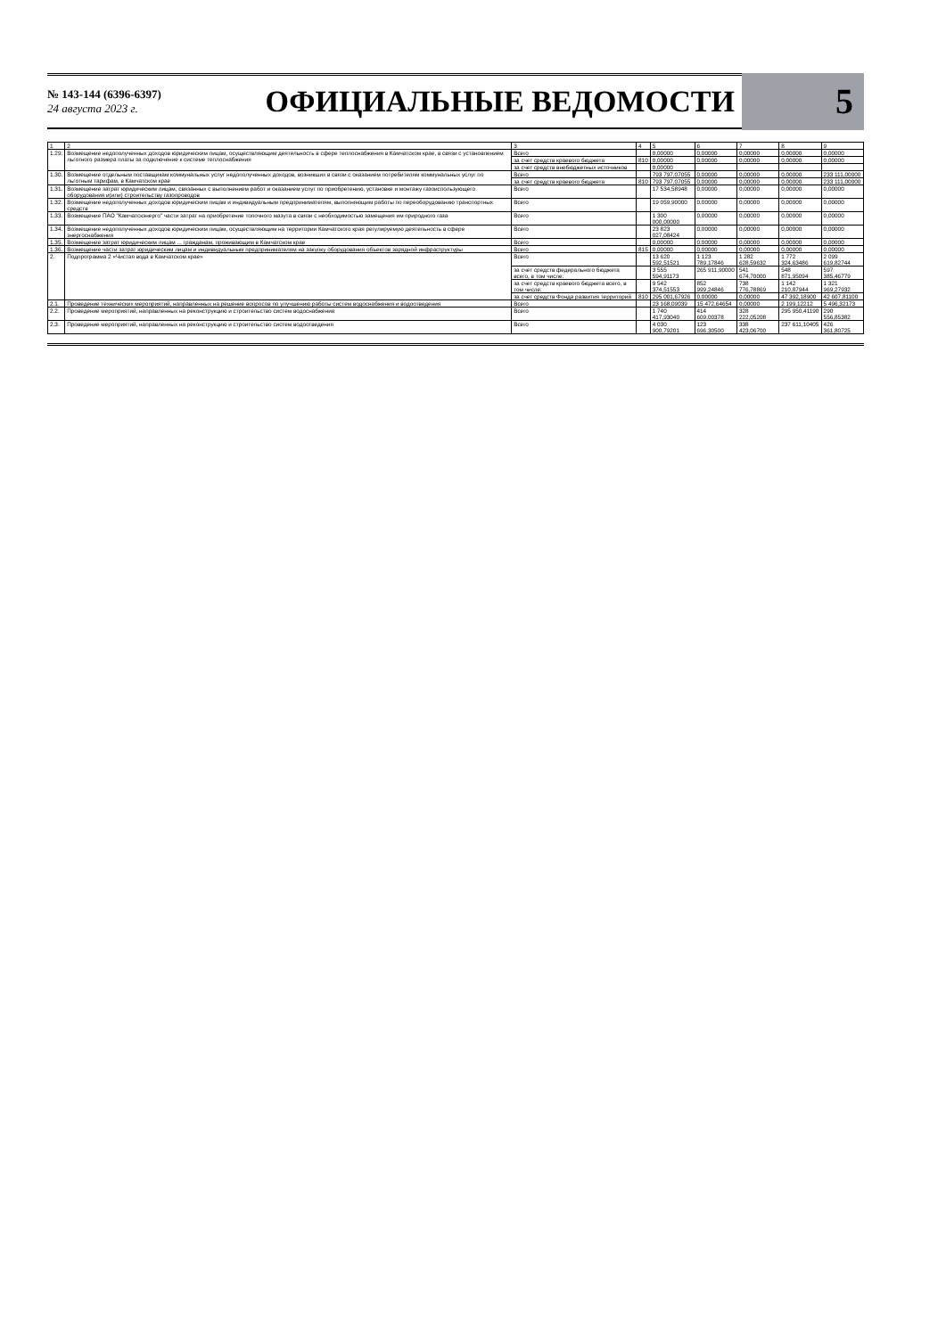№ 143-144 (6396-6397)
24 августа 2023 г.
ОФИЦИАЛЬНЫЕ ВЕДОМОСТИ
5
| 1 | 2 | 3 | 4 | 5 | 6 | 7 | 8 | 9 |
| 1.29. | Возмещение недополученных доходов юридическим лицам, осуществляющим деятельность в сфере теплоснабжения в Камчатском крае, в связи с установлением льготного размера платы за подключение к системе теплоснабжения | Всего | | 0,00000 | 0,00000 | 0,00000 | 0,00000 | 0,00000 |
| | | за счет средств краевого бюджета | 810 | 0,00000 | 0,00000 | 0,00000 | 0,00000 | 0,00000 |
| | | за счет средств внебюджетных источников | | 0,00000 | | | | |
| 1.30. | Возмещение отдельным поставщикам коммунальных услуг недополученных доходов, возникших в связи с оказанием потребителям коммунальных услуг по льготным тарифам, в Камчатском крае | Всего | | 793 797,07055 | 0,00000 | 0,00000 | 0,00000 | 233 111,00000 |
| | | за счет средств краевого бюджета | 810 | 793 797,07055 | 0,00000 | 0,00000 | 0,00000 | 233 111,00000 |
| 1.31. | Возмещение затрат юридическим лицам, связанных с выполнением работ и оказанием услуг по приобретению, установке и монтажу газоиспользующего оборудования и(или) строительству газопроводов | Всего | | 17 534,58948 | 0,00000 | 0,00000 | 0,00000 | 0,00000 |
| 1.32. | Возмещение недополученных доходов юридическим лицам и индивидуальным предпринимателям, выполняющим работы по переоборудованию транспортных средств | Всего | | 19 059,90000 | 0,00000 | 0,00000 | 0,00000 | 0,00000 |
| 1.33. | Возмещение ПАО "Камчатскэнерго" части затрат на приобретение топочного мазута в связи с необходимостью замещения им природного газа | Всего | | 1 300 000,00000 | 0,00000 | 0,00000 | 0,00000 | 0,00000 |
| 1.34. | Возмещение недополученных доходов юридическим лицам, осуществляющим на территории Камчатского края регулируемую деятельность в сфере энергоснабжения | Всего | | 23 823 027,08424 | 0,00000 | 0,00000 | 0,00000 | 0,00000 |
| 1.35. | Возмещение затрат юридическим лицам ... гражданам, проживающим в Камчатском крае | Всего | | 0,00000 | 0,00000 | 0,00000 | 0,00000 | 0,00000 |
| 1.36. | Возмещение части затрат юридическим лицам и индивидуальным предпринимателям на закупку оборудования объектов зарядной инфраструктуры | Всего | 815 | 0,00000 | 0,00000 | 0,00000 | 0,00000 | 0,00000 |
| 2. | Подпрограмма 2 «Чистая вода в Камчатском крае» | Всего | | 13 620 592,51521 | 1 123 789,17846 | 1 282 628,59632 | 1 772 324,63486 | 2 099 619,82744 |
| | | за счет средств федерального бюджета всего, в том числе: | | 3 555 594,91173 | 265 911,90000 | 541 674,70000 | 548 871,95094 | 597 385,46779 |
| | | за счет средств краевого бюджета всего, в том числе: | | 9 542 374,51553 | 852 999,24846 | 738 776,78869 | 1 142 210,87944 | 1 321 969,27932 |
| | | за счет средств Фонда развития территорий | 810 | 295 001,67926 | 0,00000 | 0,00000 | 47 392,18900 | 42 607,81100 |
| 2.1. | Проведение технических мероприятий, направленных на решение вопросов по улучшению работы систем водоснабжения и водоотведения | Всего | | 23 168,09039 | 15 472,64654 | 0,00000 | 2 199,12212 | 5 496,32173 |
| 2.2. | Проведение мероприятий, направленных на реконструкцию и строительство систем водоснабжения | Всего | | 1 740 417,93040 | 414 609,00378 | 328 222,05208 | 295 950,41190 | 290 556,85382 |
| 2.3. | Проведение мероприятий, направленных на реконструкцию и строительство систем водоотведения | Всего | | 4 030 900,79201 | 123 696,30500 | 338 423,06700 | 237 611,10405 | 426 361,80725 |